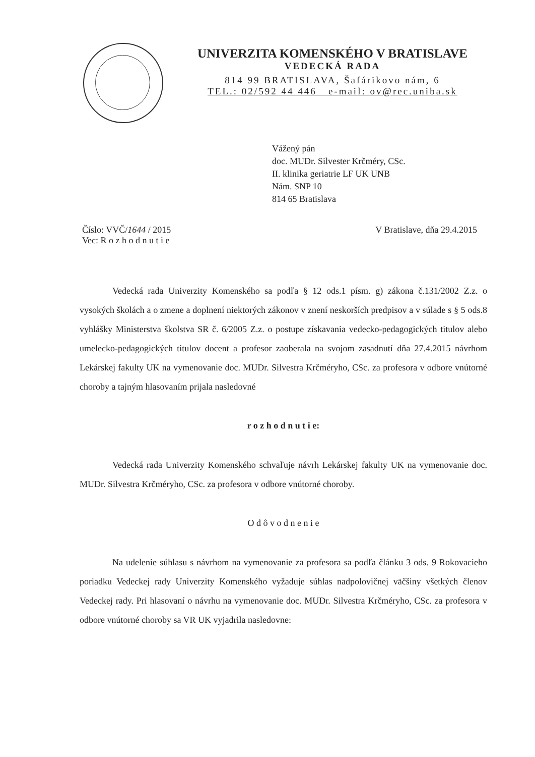UNIVERZITA KOMENSKÉHO V BRATISLAVE
VEDECKÁ RADA
814 99 BRATISLAVA, Šafárikovo nám, 6
TEL.: 02/592 44 446 e-mail: ov@rec.uniba.sk
Vážený pán
doc. MUDr. Silvester Krčméry, CSc.
II. klinika geriatrie LF UK UNB
Nám. SNP 10
814 65 Bratislava
Číslo: VVČ/1644 / 2015
Vec: R o z h o d n u t i e
V Bratislave, dňa 29.4.2015
Vedecká rada Univerzity Komenského sa podľa § 12 ods.1 písm. g) zákona č.131/2002 Z.z. o vysokých školách a o zmene a doplnení niektorých zákonov v znení neskorších predpisov a v súlade s § 5 ods.8 vyhlášky Ministerstva školstva SR č. 6/2005 Z.z. o postupe získavania vedecko-pedagogických titulov alebo umelecko-pedagogických titulov docent a profesor zaoberala na svojom zasadnutí dňa 27.4.2015 návrhom Lekárskej fakulty UK na vymenovanie doc. MUDr. Silvestra Krčméryho, CSc. za profesora v odbore vnútorné choroby a tajným hlasovaním prijala nasledovné
r o z h o d n u t i e:
Vedecká rada Univerzity Komenského schvaľuje návrh Lekárskej fakulty UK na vymenovanie doc. MUDr. Silvestra Krčméryho, CSc. za profesora v odbore vnútorné choroby.
O d ô v o d n e n i e
Na udelenie súhlasu s návrhom na vymenovanie za profesora sa podľa článku 3 ods. 9 Rokovacieho poriadku Vedeckej rady Univerzity Komenského vyžaduje súhlas nadpolovičnej väčšiny všetkých členov Vedeckej rady. Pri hlasovaní o návrhu na vymenovanie doc. MUDr. Silvestra Krčméryho, CSc. za profesora v odbore vnútorné choroby sa VR UK vyjadrila nasledovne: